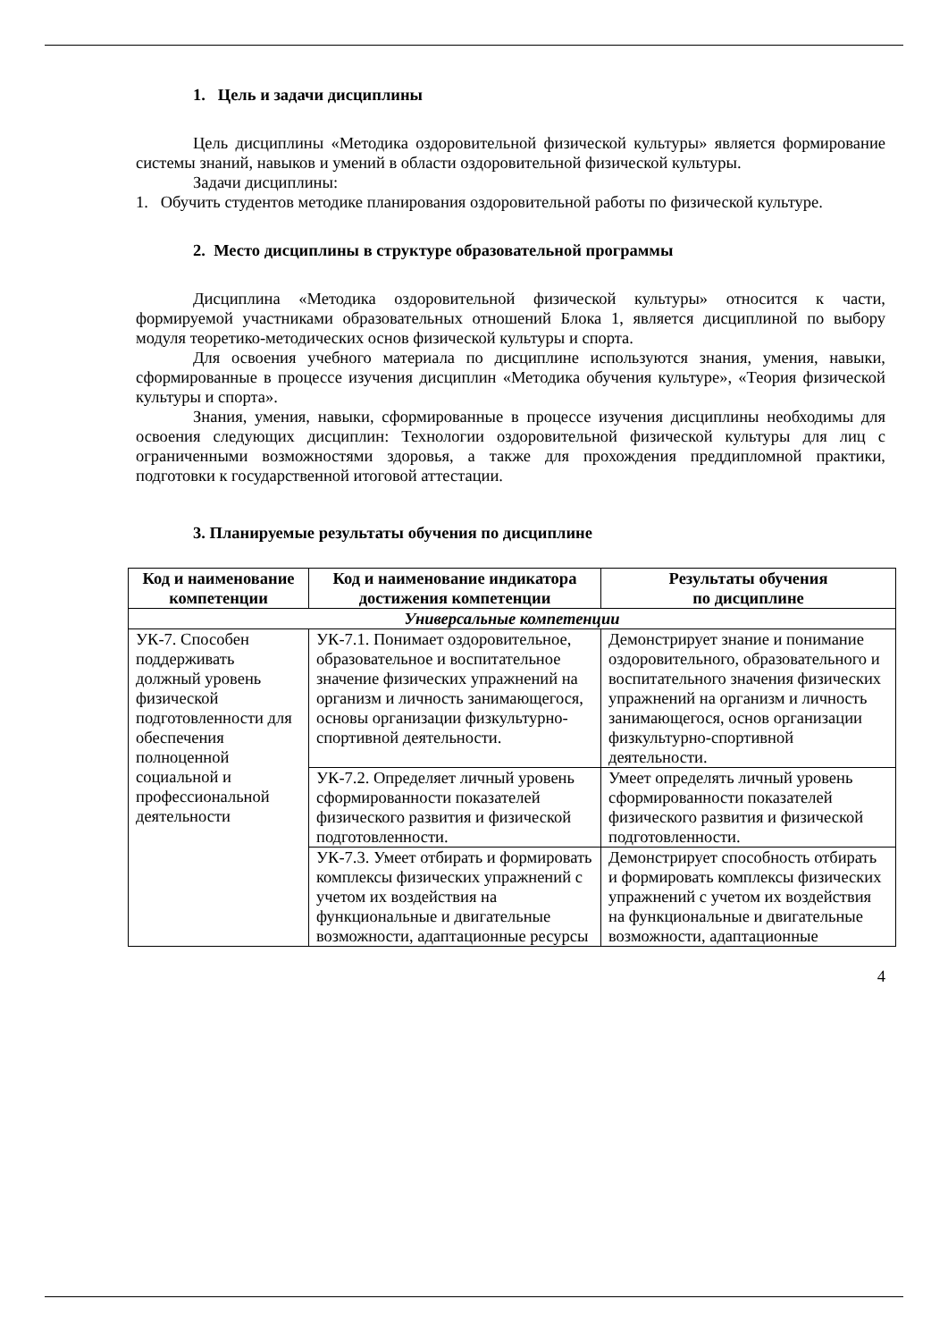1. Цель и задачи дисциплины
Цель дисциплины «Методика оздоровительной физической культуры» является формирование системы знаний, навыков и умений в области оздоровительной физической культуры.
Задачи дисциплины:
1. Обучить студентов методике планирования оздоровительной работы по физической культуре.
2. Место дисциплины в структуре образовательной программы
Дисциплина «Методика оздоровительной физической культуры» относится к части, формируемой участниками образовательных отношений Блока 1, является дисциплиной по выбору модуля теоретико-методических основ физической культуры и спорта.
Для освоения учебного материала по дисциплине используются знания, умения, навыки, сформированные в процессе изучения дисциплин «Методика обучения культуре», «Теория физической культуры и спорта».
Знания, умения, навыки, сформированные в процессе изучения дисциплины необходимы для освоения следующих дисциплин: Технологии оздоровительной физической культуры для лиц с ограниченными возможностями здоровья, а также для прохождения преддипломной практики, подготовки к государственной итоговой аттестации.
3. Планируемые результаты обучения по дисциплине
| Код и наименование компетенции | Код и наименование индикатора достижения компетенции | Результаты обучения по дисциплине |
| --- | --- | --- |
| Универсальные компетенции | | |
| УК-7. Способен поддерживать должный уровень физической подготовленности для обеспечения полноценной социальной и профессиональной деятельности | УК-7.1. Понимает оздоровительное, образовательное и воспитательное значение физических упражнений на организм и личность занимающегося, основы организации физкультурно-спортивной деятельности. | Демонстрирует знание и понимание оздоровительного, образовательного и воспитательного значения физических упражнений на организм и личность занимающегося, основ организации физкультурно-спортивной деятельности. |
| | УК-7.2. Определяет личный уровень сформированности показателей физического развития и физической подготовленности. | Умеет определять личный уровень сформированности показателей физического развития и физической подготовленности. |
| | УК-7.3. Умеет отбирать и формировать комплексы физических упражнений с учетом их воздействия на функциональные и двигательные возможности, адаптационные ресурсы | Демонстрирует способность отбирать и формировать комплексы физических упражнений с учетом их воздействия на функциональные и двигательные возможности, адаптационные |
4